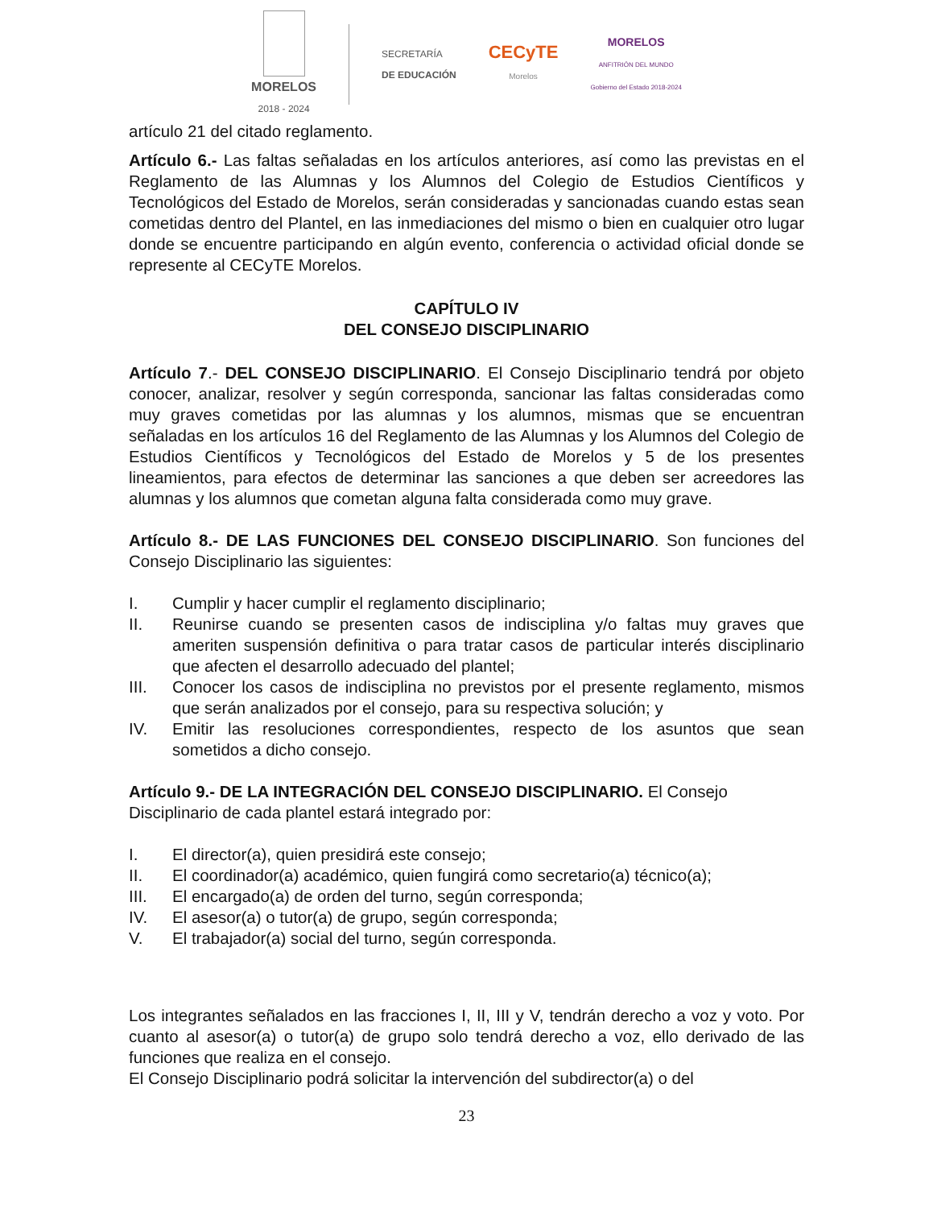MORELOS
2018 - 2024
SECRETARÍA
DE EDUCACIÓN
CECyTE
Morelos
MORELOS
ANFITRIÓN DEL MUNDO
Gobierno del Estado 2018-2024
artículo 21 del citado reglamento.
Artículo 6.- Las faltas señaladas en los artículos anteriores, así como las previstas en el Reglamento de las Alumnas y los Alumnos del Colegio de Estudios Científicos y Tecnológicos del Estado de Morelos, serán consideradas y sancionadas cuando estas sean cometidas dentro del Plantel, en las inmediaciones del mismo o bien en cualquier otro lugar donde se encuentre participando en algún evento, conferencia o actividad oficial donde se represente al CECyTE Morelos.
CAPÍTULO IV
DEL CONSEJO DISCIPLINARIO
Artículo 7.- DEL CONSEJO DISCIPLINARIO. El Consejo Disciplinario tendrá por objeto conocer, analizar, resolver y según corresponda, sancionar las faltas consideradas como muy graves cometidas por las alumnas y los alumnos, mismas que se encuentran señaladas en los artículos 16 del Reglamento de las Alumnas y los Alumnos del Colegio de Estudios Científicos y Tecnológicos del Estado de Morelos y 5 de los presentes lineamientos, para efectos de determinar las sanciones a que deben ser acreedores las alumnas y los alumnos que cometan alguna falta considerada como muy grave.
Artículo 8.- DE LAS FUNCIONES DEL CONSEJO DISCIPLINARIO. Son funciones del Consejo Disciplinario las siguientes:
I. Cumplir y hacer cumplir el reglamento disciplinario;
II. Reunirse cuando se presenten casos de indisciplina y/o faltas muy graves que ameriten suspensión definitiva o para tratar casos de particular interés disciplinario que afecten el desarrollo adecuado del plantel;
III. Conocer los casos de indisciplina no previstos por el presente reglamento, mismos que serán analizados por el consejo, para su respectiva solución; y
IV. Emitir las resoluciones correspondientes, respecto de los asuntos que sean sometidos a dicho consejo.
Artículo 9.- DE LA INTEGRACIÓN DEL CONSEJO DISCIPLINARIO. El Consejo Disciplinario de cada plantel estará integrado por:
I. El director(a), quien presidirá este consejo;
II. El coordinador(a) académico, quien fungirá como secretario(a) técnico(a);
III. El encargado(a) de orden del turno, según corresponda;
IV. El asesor(a) o tutor(a) de grupo, según corresponda;
V. El trabajador(a) social del turno, según corresponda.
Los integrantes señalados en las fracciones I, II, III y V, tendrán derecho a voz y voto. Por cuanto al asesor(a) o tutor(a) de grupo solo tendrá derecho a voz, ello derivado de las funciones que realiza en el consejo.
El Consejo Disciplinario podrá solicitar la intervención del subdirector(a) o del
23